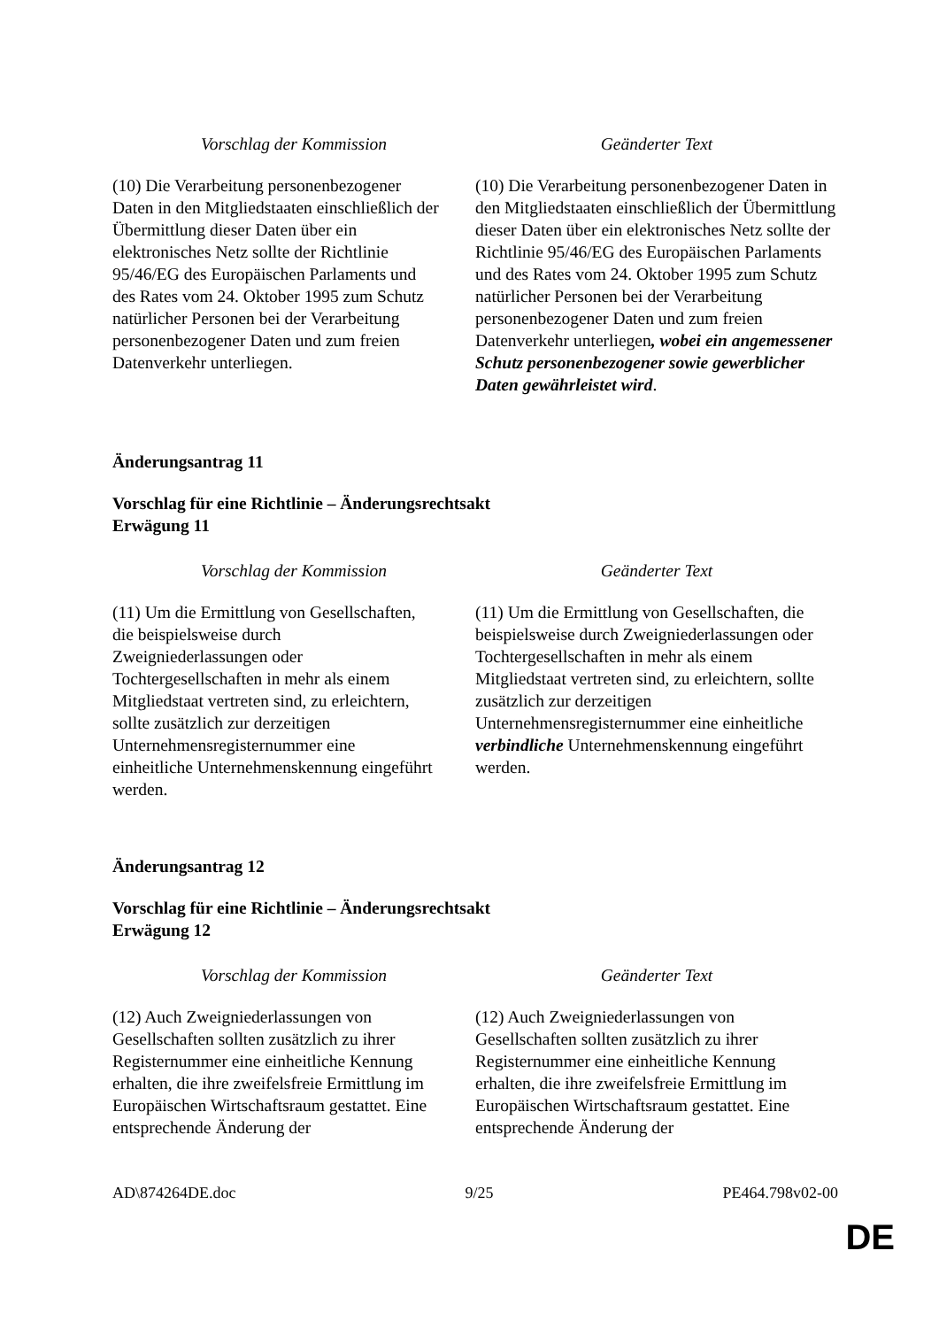| Vorschlag der Kommission | Geänderter Text |
| --- | --- |
| (10) Die Verarbeitung personenbezogener Daten in den Mitgliedstaaten einschließlich der Übermittlung dieser Daten über ein elektronisches Netz sollte der Richtlinie 95/46/EG des Europäischen Parlaments und des Rates vom 24. Oktober 1995 zum Schutz natürlicher Personen bei der Verarbeitung personenbezogener Daten und zum freien Datenverkehr unterliegen. | (10) Die Verarbeitung personenbezogener Daten in den Mitgliedstaaten einschließlich der Übermittlung dieser Daten über ein elektronisches Netz sollte der Richtlinie 95/46/EG des Europäischen Parlaments und des Rates vom 24. Oktober 1995 zum Schutz natürlicher Personen bei der Verarbeitung personenbezogener Daten und zum freien Datenverkehr unterliegen , wobei ein angemessener Schutz personenbezogener sowie gewerblicher Daten gewährleistet wird . |
Änderungsantrag 11
Vorschlag für eine Richtlinie – Änderungsrechtsakt
Erwägung 11
| Vorschlag der Kommission | Geänderter Text |
| --- | --- |
| (11) Um die Ermittlung von Gesellschaften, die beispielsweise durch Zweigniederlassungen oder Tochtergesellschaften in mehr als einem Mitgliedstaat vertreten sind, zu erleichtern, sollte zusätzlich zur derzeitigen Unternehmensregisternummer eine einheitliche Unternehmenskennung eingeführt werden. | (11) Um die Ermittlung von Gesellschaften, die beispielsweise durch Zweigniederlassungen oder Tochtergesellschaften in mehr als einem Mitgliedstaat vertreten sind, zu erleichtern, sollte zusätzlich zur derzeitigen Unternehmensregisternummer eine einheitliche verbindliche Unternehmenskennung eingeführt werden. |
Änderungsantrag 12
Vorschlag für eine Richtlinie – Änderungsrechtsakt
Erwägung 12
| Vorschlag der Kommission | Geänderter Text |
| --- | --- |
| (12) Auch Zweigniederlassungen von Gesellschaften sollten zusätzlich zu ihrer Registernummer eine einheitliche Kennung erhalten, die ihre zweifelsfreie Ermittlung im Europäischen Wirtschaftsraum gestattet. Eine entsprechende Änderung der | (12) Auch Zweigniederlassungen von Gesellschaften sollten zusätzlich zu ihrer Registernummer eine einheitliche Kennung erhalten, die ihre zweifelsfreie Ermittlung im Europäischen Wirtschaftsraum gestattet. Eine entsprechende Änderung der |
AD\874264DE.doc 9/25 PE464.798v02-00
DE